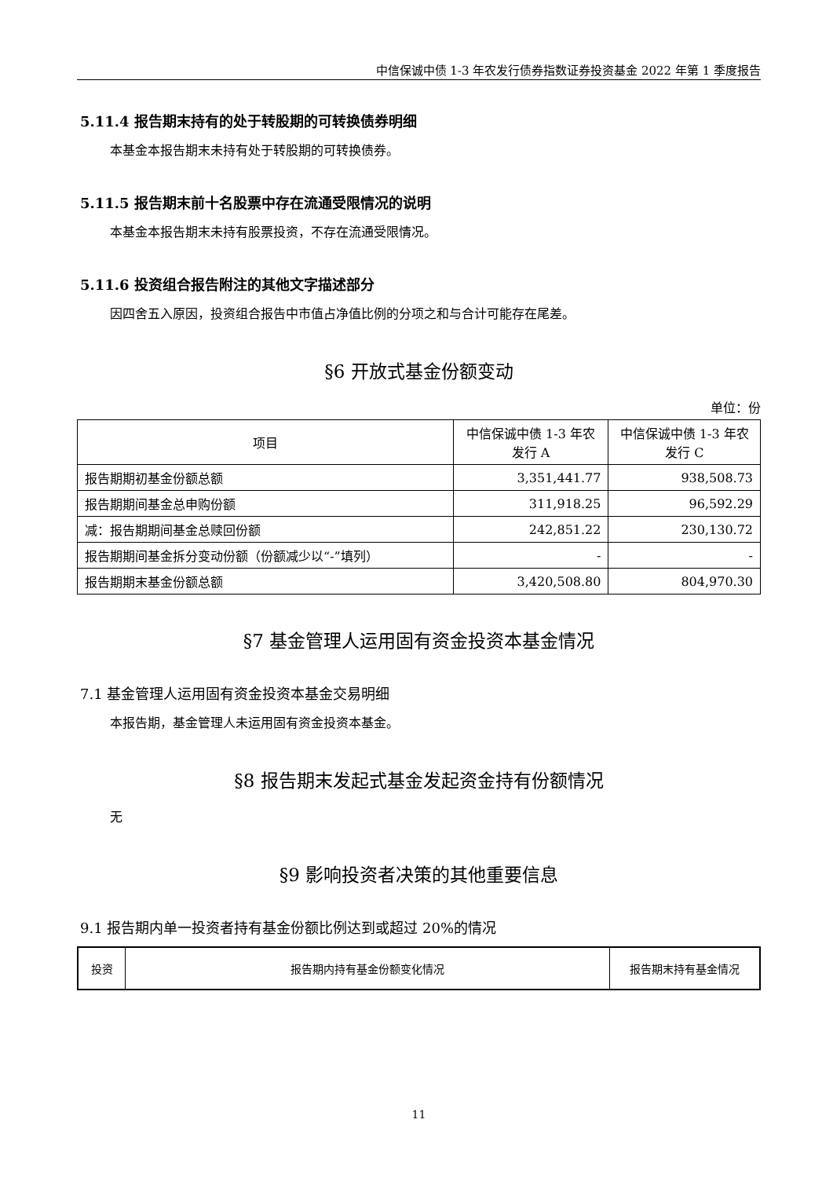中信保诚中债 1-3 年农发行债券指数证券投资基金 2022 年第 1 季度报告
5.11.4 报告期末持有的处于转股期的可转换债券明细
本基金本报告期末未持有处于转股期的可转换债券。
5.11.5 报告期末前十名股票中存在流通受限情况的说明
本基金本报告期末未持有股票投资，不存在流通受限情况。
5.11.6 投资组合报告附注的其他文字描述部分
因四舍五入原因，投资组合报告中市值占净值比例的分项之和与合计可能存在尾差。
§6 开放式基金份额变动
单位：份
| 项目 | 中信保诚中债 1-3 年农发行 A | 中信保诚中债 1-3 年农发行 C |
| --- | --- | --- |
| 报告期期初基金份额总额 | 3,351,441.77 | 938,508.73 |
| 报告期期间基金总申购份额 | 311,918.25 | 96,592.29 |
| 减：报告期期间基金总赎回份额 | 242,851.22 | 230,130.72 |
| 报告期期间基金拆分变动份额（份额减少以“-”填列） | - | - |
| 报告期期末基金份额总额 | 3,420,508.80 | 804,970.30 |
§7 基金管理人运用固有资金投资本基金情况
7.1 基金管理人运用固有资金投资本基金交易明细
本报告期，基金管理人未运用固有资金投资本基金。
§8 报告期末发起式基金发起资金持有份额情况
无
§9 影响投资者决策的其他重要信息
9.1 报告期内单一投资者持有基金份额比例达到或超过 20%的情况
| 投资 | 报告期内持有基金份额变化情况 | 报告期末持有基金情况 |
| --- | --- | --- |
11